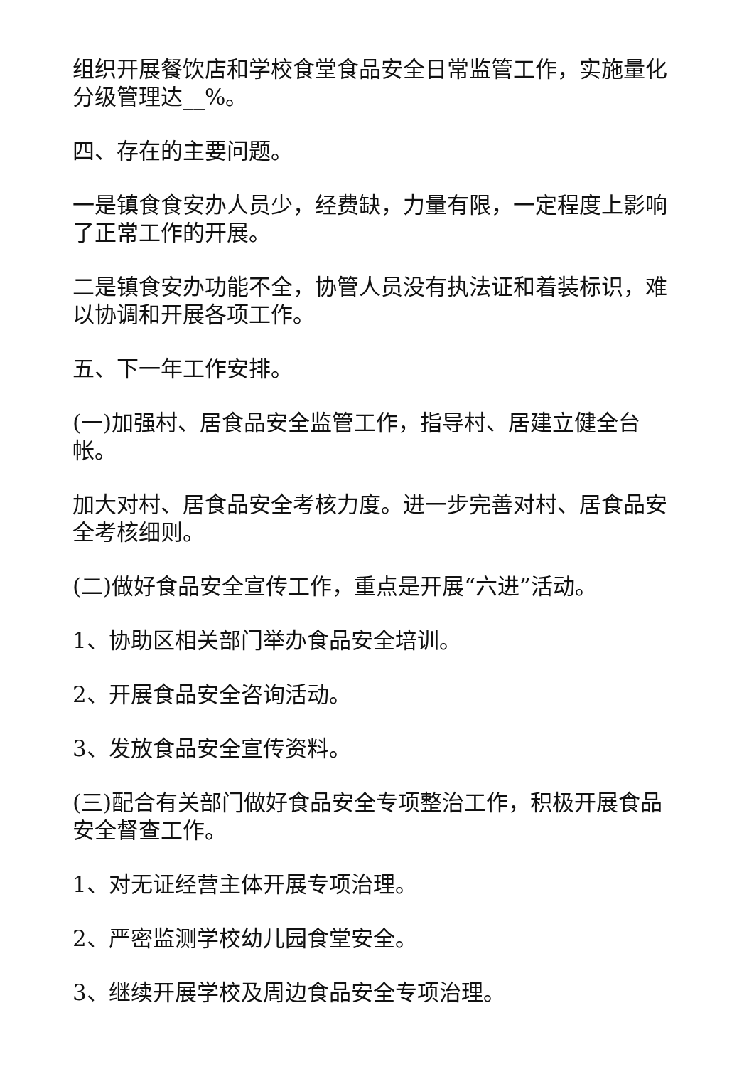组织开展餐饮店和学校食堂食品安全日常监管工作，实施量化分级管理达__%。
四、存在的主要问题。
一是镇食食安办人员少，经费缺，力量有限，一定程度上影响了正常工作的开展。
二是镇食安办功能不全，协管人员没有执法证和着装标识，难以协调和开展各项工作。
五、下一年工作安排。
(一)加强村、居食品安全监管工作，指导村、居建立健全台帐。
加大对村、居食品安全考核力度。进一步完善对村、居食品安全考核细则。
(二)做好食品安全宣传工作，重点是开展“六进”活动。
1、协助区相关部门举办食品安全培训。
2、开展食品安全咨询活动。
3、发放食品安全宣传资料。
(三)配合有关部门做好食品安全专项整治工作，积极开展食品安全督查工作。
1、对无证经营主体开展专项治理。
2、严密监测学校幼儿园食堂安全。
3、继续开展学校及周边食品安全专项治理。